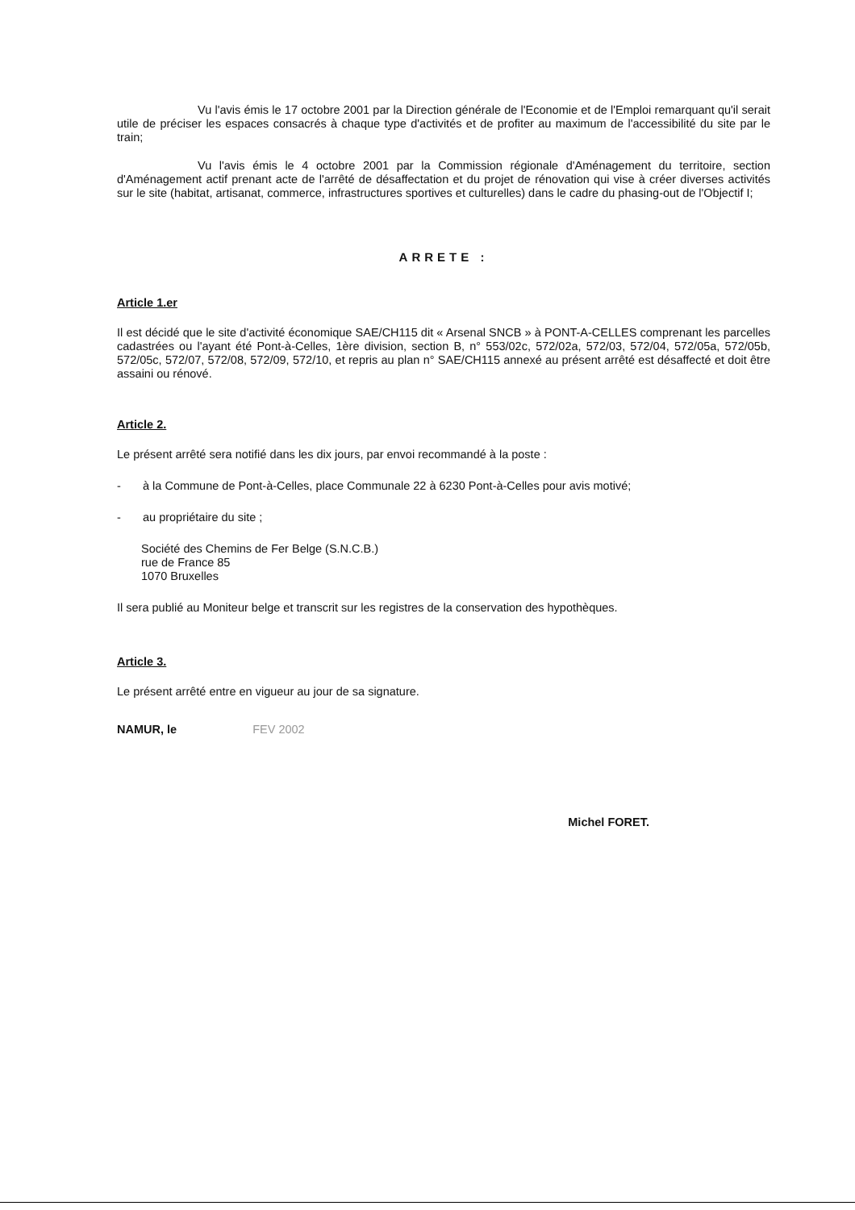Vu l'avis émis le 17 octobre 2001 par la Direction générale de l'Economie et de l'Emploi remarquant qu'il serait utile de préciser les espaces consacrés à chaque type d'activités et de profiter au maximum de l'accessibilité du site par le train;
Vu l'avis émis le 4 octobre 2001 par la Commission régionale d'Aménagement du territoire, section d'Aménagement actif prenant acte de l'arrêté de désaffectation et du projet de rénovation qui vise à créer diverses activités sur le site (habitat, artisanat, commerce, infrastructures sportives et culturelles) dans le cadre du phasing-out de l'Objectif I;
ARRETE :
Article 1.er
Il est décidé que le site d'activité économique SAE/CH115 dit « Arsenal SNCB » à PONT-A-CELLES comprenant les parcelles cadastrées ou l'ayant été Pont-à-Celles, 1ère division, section B, n° 553/02c, 572/02a, 572/03, 572/04, 572/05a, 572/05b, 572/05c, 572/07, 572/08, 572/09, 572/10, et repris au plan n° SAE/CH115 annexé au présent arrêté est désaffecté et doit être assaini ou rénové.
Article 2.
Le présent arrêté sera notifié dans les dix jours, par envoi recommandé à la poste :
- à la Commune de Pont-à-Celles, place Communale 22 à 6230 Pont-à-Celles pour avis motivé;
- au propriétaire du site ;
Société des Chemins de Fer Belge (S.N.C.B.)
rue de France 85
1070 Bruxelles
Il sera publié au Moniteur belge et transcrit sur les registres de la conservation des hypothèques.
Article 3.
Le présent arrêté entre en vigueur au jour de sa signature.
NAMUR, le FEV 2002
Michel FORET.